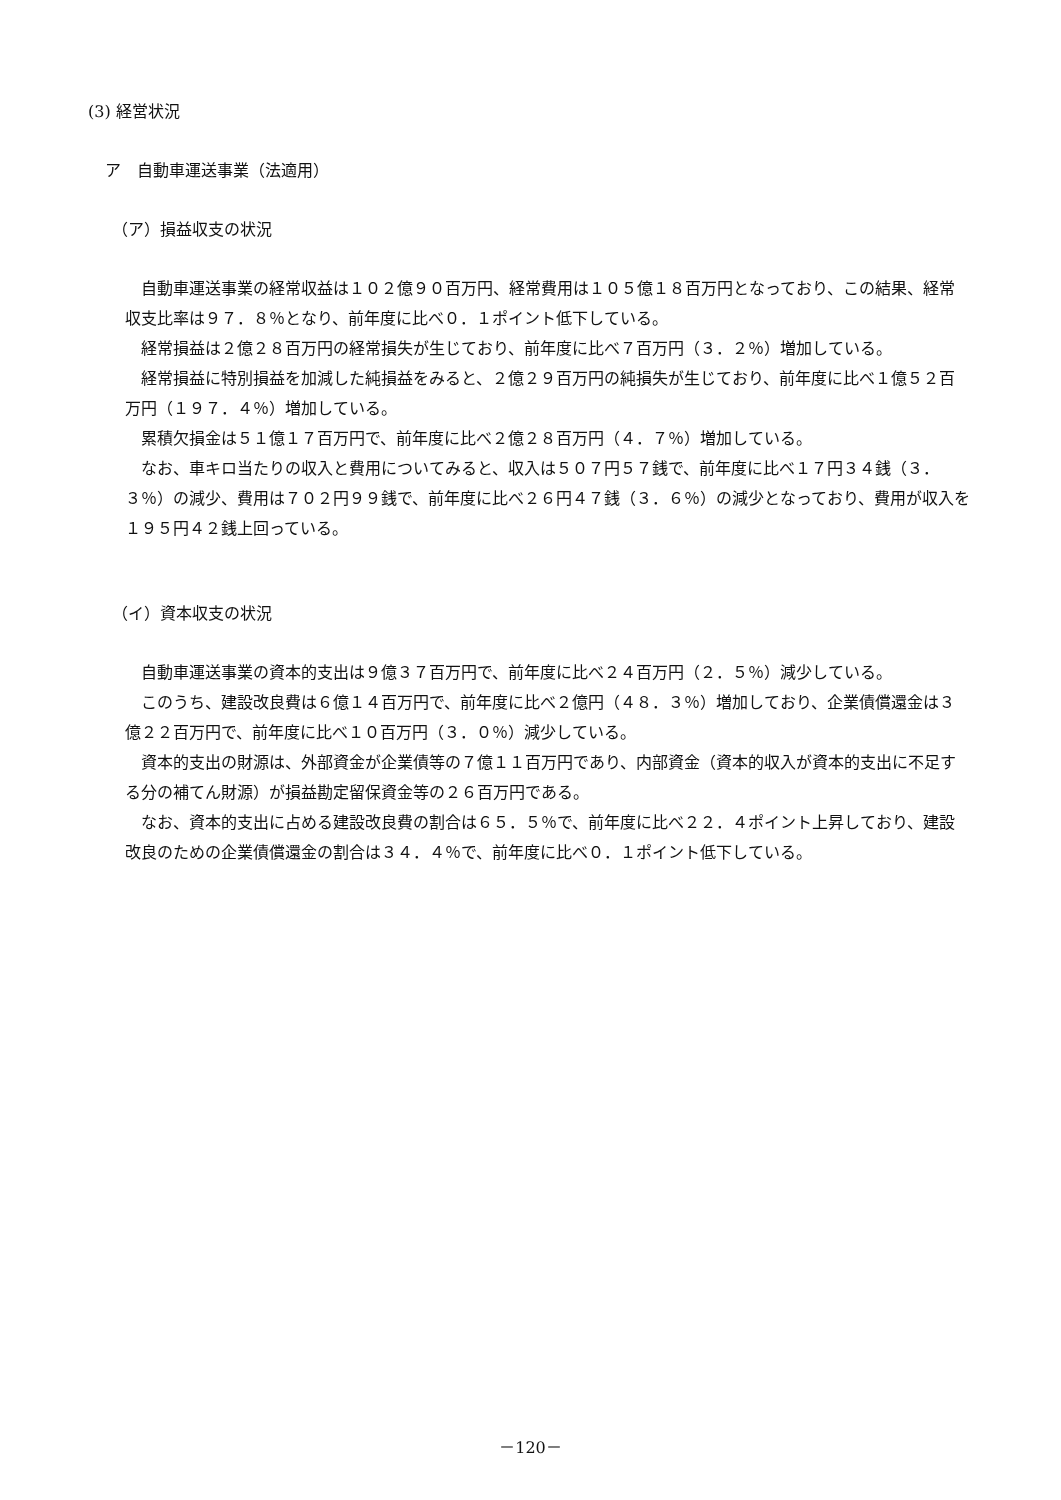(3) 経営状況
ア　自動車運送事業（法適用）
（ア）損益収支の状況
自動車運送事業の経常収益は１０２億９０百万円、経常費用は１０５億１８百万円となっており、この結果、経常収支比率は９７．８％となり、前年度に比べ０．１ポイント低下している。
経常損益は２億２８百万円の経常損失が生じており、前年度に比べ７百万円（３．２％）増加している。
経常損益に特別損益を加減した純損益をみると、２億２９百万円の純損失が生じており、前年度に比べ１億５２百万円（１９７．４％）増加している。
累積欠損金は５１億１７百万円で、前年度に比べ２億２８百万円（４．７％）増加している。
なお、車キロ当たりの収入と費用についてみると、収入は５０７円５７銭で、前年度に比べ１７円３４銭（３．３％）の減少、費用は７０２円９９銭で、前年度に比べ２６円４７銭（３．６％）の減少となっており、費用が収入を１９５円４２銭上回っている。
（イ）資本収支の状況
自動車運送事業の資本的支出は９億３７百万円で、前年度に比べ２４百万円（２．５％）減少している。
このうち、建設改良費は６億１４百万円で、前年度に比べ２億円（４８．３％）増加しており、企業債償還金は３億２２百万円で、前年度に比べ１０百万円（３．０％）減少している。
資本的支出の財源は、外部資金が企業債等の７億１１百万円であり、内部資金（資本的収入が資本的支出に不足する分の補てん財源）が損益勘定留保資金等の２６百万円である。
なお、資本的支出に占める建設改良費の割合は６５．５％で、前年度に比べ２２．４ポイント上昇しており、建設改良のための企業債償還金の割合は３４．４％で、前年度に比べ０．１ポイント低下している。
－120－